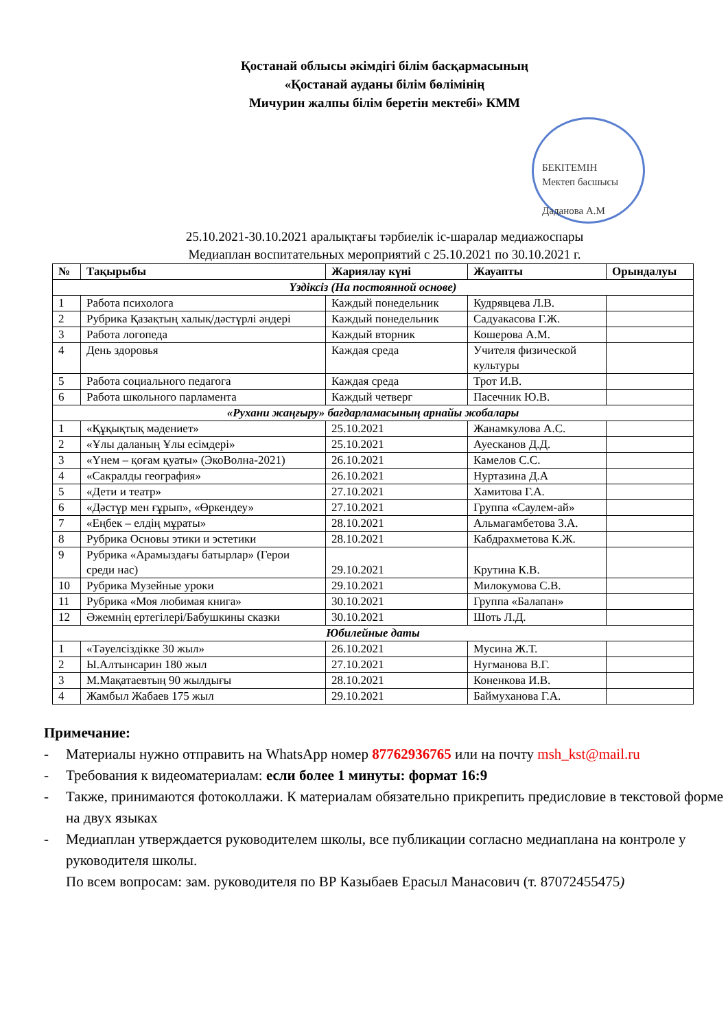Қостанай облысы әкімдігі білім басқармасының
«Қостанай ауданы білім бөлімінің
Мичурин жалпы білім беретін мектебі» КММ
БЕКІТЕМІН
Мектеп басшысы
Даданова А.М
25.10.2021-30.10.2021 аралықтағы тәрбиелік іс-шаралар медиажоспары
Медиаплан воспитательных мероприятий с 25.10.2021 по 30.10.2021 г.
| № | Тақырыбы | Жариялау күні | Жауапты | Орындалуы |
| --- | --- | --- | --- | --- |
| Үздіксіз (На постоянной основе) | | | | |
| 1 | Работа психолога | Каждый понедельник | Кудрявцева Л.В. | |
| 2 | Рубрика Қазақтың халық/дәстүрлі әндері | Каждый понедельник | Садуакасова Г.Ж. | |
| 3 | Работа логопеда | Каждый вторник | Кошерова А.М. | |
| 4 | День здоровья | Каждая среда | Учителя физической культуры | |
| 5 | Работа социального педагога | Каждая среда | Трот И.В. | |
| 6 | Работа школьного парламента | Каждый четверг | Пасечник Ю.В. | |
| «Рухани жаңғыру» бағдарламасының арнайы жобалары | | | | |
| 1 | «Құқықтық мәдениет» | 25.10.2021 | Жанамкулова А.С. | |
| 2 | «Ұлы даланың Ұлы есімдері» | 25.10.2021 | Ауесканов Д.Д. | |
| 3 | «Үнем – қоғам қуаты» (ЭкоВолна-2021) | 26.10.2021 | Камелов С.С. | |
| 4 | «Сакралды география» | 26.10.2021 | Нуртазина Д.А | |
| 5 | «Дети и театр» | 27.10.2021 | Хамитова Г.А. | |
| 6 | «Дәстүр мен ғұрып», «Өркендеу» | 27.10.2021 | Группа «Саулем-ай» | |
| 7 | «Еңбек – елдің мұраты» | 28.10.2021 | Альмагамбетова З.А. | |
| 8 | Рубрика Основы этики и эстетики | 28.10.2021 | Кабдрахметова К.Ж. | |
| 9 | Рубрика «Арамыздағы батырлар» (Герои среди нас) | 29.10.2021 | Крутина К.В. | |
| 10 | Рубрика Музейные уроки | 29.10.2021 | Милокумова С.В. | |
| 11 | Рубрика «Моя любимая книга» | 30.10.2021 | Группа «Балапан» | |
| 12 | Әжемнің ертегілері/Бабушкины сказки | 30.10.2021 | Шоть Л.Д. | |
| Юбилейные даты | | | | |
| 1 | «Тәуелсіздікке 30 жыл» | 26.10.2021 | Мусина Ж.Т. | |
| 2 | Ы.Алтынсарин 180 жыл | 27.10.2021 | Нугманова В.Г. | |
| 3 | М.Мақатаевтың 90 жылдығы | 28.10.2021 | Коненкова И.В. | |
| 4 | Жамбыл Жабаев 175 жыл | 29.10.2021 | Баймуханова Г.А. | |
Примечание:
- Материалы нужно отправить на WhatsApp номер 87762936765 или на почту msh_kst@mail.ru
- Требования к видеоматериалам: если более 1 минуты: формат 16:9
- Также, принимаются фотоколлажи. К материалам обязательно прикрепить предисловие в текстовой форме на двух языках
- Медиаплан утверждается руководителем школы, все публикации согласно медиаплана на контроле у руководителя школы.
По всем вопросам: зам. руководителя по ВР Казыбаев Ерасыл Манасович (т. 87072455475)